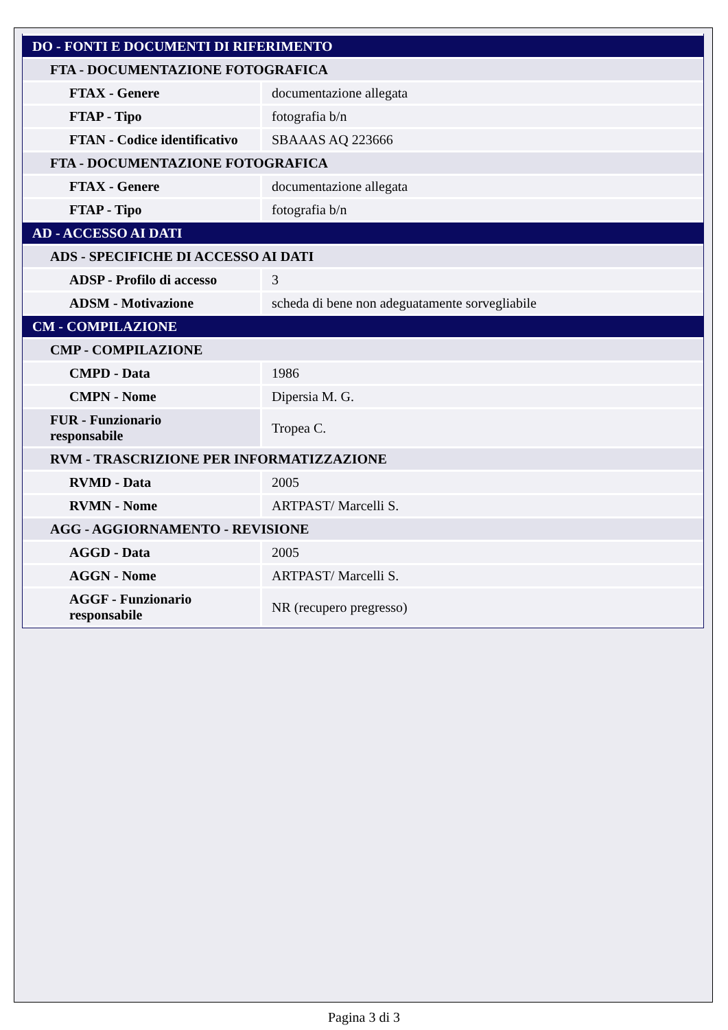| DO - FONTI E DOCUMENTI DI RIFERIMENTO | |
| FTA - DOCUMENTAZIONE FOTOGRAFICA | |
| FTAX - Genere | documentazione allegata |
| FTAP - Tipo | fotografia b/n |
| FTAN - Codice identificativo | SBAAAS AQ 223666 |
| FTA - DOCUMENTAZIONE FOTOGRAFICA | |
| FTAX - Genere | documentazione allegata |
| FTAP - Tipo | fotografia b/n |
| AD - ACCESSO AI DATI | |
| ADS - SPECIFICHE DI ACCESSO AI DATI | |
| ADSP - Profilo di accesso | 3 |
| ADSM - Motivazione | scheda di bene non adeguatamente sorvegliabile |
| CM - COMPILAZIONE | |
| CMP - COMPILAZIONE | |
| CMPD - Data | 1986 |
| CMPN - Nome | Dipersia M. G. |
| FUR - Funzionario responsabile | Tropea C. |
| RVM - TRASCRIZIONE PER INFORMATIZZAZIONE | |
| RVMD - Data | 2005 |
| RVMN - Nome | ARTPAST/ Marcelli S. |
| AGG - AGGIORNAMENTO - REVISIONE | |
| AGGD - Data | 2005 |
| AGGN - Nome | ARTPAST/ Marcelli S. |
| AGGF - Funzionario responsabile | NR (recupero pregresso) |
Pagina 3 di 3